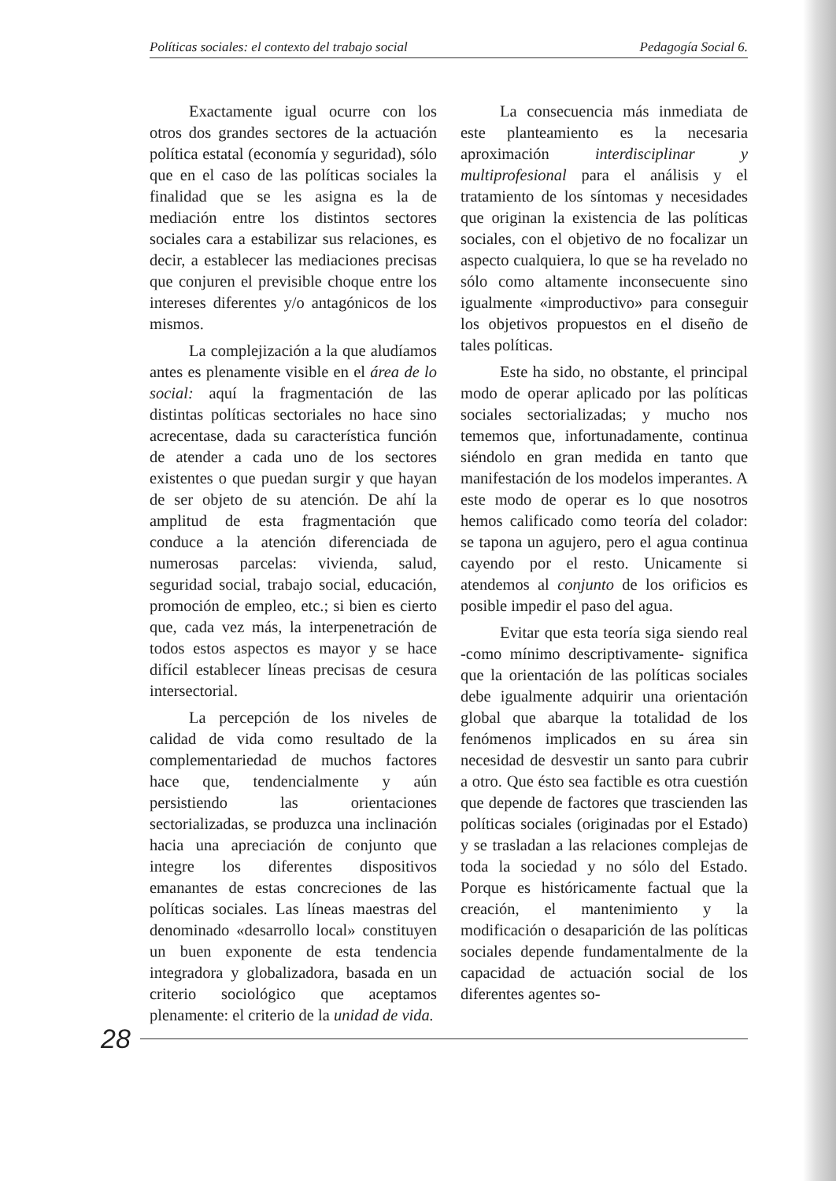Políticas sociales: el contexto del trabajo social Pedagogía Social 6.
Exactamente igual ocurre con los otros dos grandes sectores de la actuación política estatal (economía y seguridad), sólo que en el caso de las políticas sociales la finalidad que se les asigna es la de mediación entre los distintos sectores sociales cara a estabilizar sus relaciones, es decir, a establecer las mediaciones precisas que conjuren el previsible choque entre los intereses diferentes y/o antagónicos de los mismos.
La complejización a la que aludíamos antes es plenamente visible en el área de lo social: aquí la fragmentación de las distintas políticas sectoriales no hace sino acrecentase, dada su característica función de atender a cada uno de los sectores existentes o que puedan surgir y que hayan de ser objeto de su atención. De ahí la amplitud de esta fragmentación que conduce a la atención diferenciada de numerosas parcelas: vivienda, salud, seguridad social, trabajo social, educación, promoción de empleo, etc.; si bien es cierto que, cada vez más, la interpenetración de todos estos aspectos es mayor y se hace difícil establecer líneas precisas de cesura intersectorial.
La percepción de los niveles de calidad de vida como resultado de la complementariedad de muchos factores hace que, tendencialmente y aún persistiendo las orientaciones sectorializadas, se produzca una inclinación hacia una apreciación de conjunto que integre los diferentes dispositivos emanantes de estas concreciones de las políticas sociales. Las líneas maestras del denominado «desarrollo local» constituyen un buen exponente de esta tendencia integradora y globalizadora, basada en un criterio sociológico que aceptamos plenamente: el criterio de la unidad de vida.
La consecuencia más inmediata de este planteamiento es la necesaria aproximación interdisciplinar y multiprofesional para el análisis y el tratamiento de los síntomas y necesidades que originan la existencia de las políticas sociales, con el objetivo de no focalizar un aspecto cualquiera, lo que se ha revelado no sólo como altamente inconsecuente sino igualmente «improductivo» para conseguir los objetivos propuestos en el diseño de tales políticas.
Este ha sido, no obstante, el principal modo de operar aplicado por las políticas sociales sectorializadas; y mucho nos tememos que, infortunadamente, continua siéndolo en gran medida en tanto que manifestación de los modelos imperantes. A este modo de operar es lo que nosotros hemos calificado como teoría del colador: se tapona un agujero, pero el agua continua cayendo por el resto. Unicamente si atendemos al conjunto de los orificios es posible impedir el paso del agua.
Evitar que esta teoría siga siendo real -como mínimo descriptivamente- significa que la orientación de las políticas sociales debe igualmente adquirir una orientación global que abarque la totalidad de los fenómenos implicados en su área sin necesidad de desvestir un santo para cubrir a otro. Que ésto sea factible es otra cuestión que depende de factores que trascienden las políticas sociales (originadas por el Estado) y se trasladan a las relaciones complejas de toda la sociedad y no sólo del Estado. Porque es históricamente factual que la creación, el mantenimiento y la modificación o desaparición de las políticas sociales depende fundamentalmente de la capacidad de actuación social de los diferentes agentes so-
28